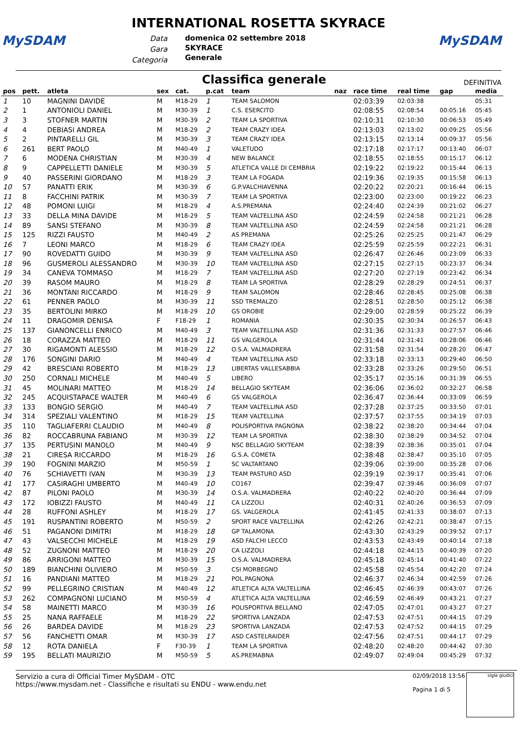INTERNATIONAL ROSETTA SKYRACE
MySDAM
Data
Gara
Categoria
domenica 02 settembre 2018
SKYRACE
Generale
MySDAM
Classifica generale
DEFINITIVA
| pos | pett. | atleta | sex | cat. | p.cat | team | naz | race time | real time | gap | media |
| --- | --- | --- | --- | --- | --- | --- | --- | --- | --- | --- | --- |
| 1 | 10 | MAGNINI DAVIDE | M | M18-29 | 1 | TEAM SALOMON | | 02:03:39 | 02:03:38 | | 05:31 |
| 2 | 1 | ANTONIOLI DANIEL | M | M30-39 | 1 | C.S. ESERCITO | | 02:08:55 | 02:08:54 | 00:05:16 | 05:45 |
| 3 | 3 | STOFNER MARTIN | M | M30-39 | 2 | TEAM LA SPORTIVA | | 02:10:31 | 02:10:30 | 00:06:53 | 05:49 |
| 4 | 4 | DEBIASI ANDREA | M | M18-29 | 2 | TEAM CRAZY IDEA | | 02:13:03 | 02:13:02 | 00:09:25 | 05:56 |
| 5 | 2 | PINTARELLI GIL | M | M30-39 | 3 | TEAM CRAZY IDEA | | 02:13:15 | 02:13:14 | 00:09:37 | 05:56 |
| 6 | 261 | BERT PAOLO | M | M40-49 | 1 | VALETUDO | | 02:17:18 | 02:17:17 | 00:13:40 | 06:07 |
| 7 | 6 | MODENA CHRISTIAN | M | M30-39 | 4 | NEW BALANCE | | 02:18:55 | 02:18:55 | 00:15:17 | 06:12 |
| 8 | 9 | CAPPELLETTI DANIELE | M | M30-39 | 5 | ATLETICA VALLE DI CEMBRIA | | 02:19:22 | 02:19:22 | 00:15:44 | 06:13 |
| 9 | 40 | PASSERINI GIORDANO | M | M18-29 | 3 | TEAM LA FOGADA | | 02:19:36 | 02:19:35 | 00:15:58 | 06:13 |
| 10 | 57 | PANATTI ERIK | M | M30-39 | 6 | G.P.VALCHIAVENNA | | 02:20:22 | 02:20:21 | 00:16:44 | 06:15 |
| 11 | 8 | FACCHINI PATRIK | M | M30-39 | 7 | TEAM LA SPORTIVA | | 02:23:00 | 02:23:00 | 00:19:22 | 06:23 |
| 12 | 48 | POMONI LUIGI | M | M18-29 | 4 | A.S.PREMANA | | 02:24:40 | 02:24:39 | 00:21:02 | 06:27 |
| 13 | 33 | DELLA MINA DAVIDE | M | M18-29 | 5 | TEAM VALTELLINA ASD | | 02:24:59 | 02:24:58 | 00:21:21 | 06:28 |
| 14 | 89 | SANSI STEFANO | M | M30-39 | 8 | TEAM VALTELLINA ASD | | 02:24:59 | 02:24:58 | 00:21:21 | 06:28 |
| 15 | 125 | RIZZI FAUSTO | M | M40-49 | 2 | AS PREMANA | | 02:25:26 | 02:25:25 | 00:21:47 | 06:29 |
| 16 | 7 | LEONI MARCO | M | M18-29 | 6 | TEAM CRAZY IDEA | | 02:25:59 | 02:25:59 | 00:22:21 | 06:31 |
| 17 | 90 | ROVEDATTI GUIDO | M | M30-39 | 9 | TEAM VALTELLINA ASD | | 02:26:47 | 02:26:46 | 00:23:09 | 06:33 |
| 18 | 96 | GUSMEROLI ALESSANDRO | M | M30-39 | 10 | TEAM VALTELLINA ASD | | 02:27:15 | 02:27:15 | 00:23:37 | 06:34 |
| 19 | 34 | CANEVA TOMMASO | M | M18-29 | 7 | TEAM VALTELLINA ASD | | 02:27:20 | 02:27:19 | 00:23:42 | 06:34 |
| 20 | 39 | RASOM MAURO | M | M18-29 | 8 | TEAM LA SPORTIVA | | 02:28:29 | 02:28:29 | 00:24:51 | 06:37 |
| 21 | 36 | MONTANI RICCARDO | M | M18-29 | 9 | TEAM SALOMON | | 02:28:46 | 02:28:45 | 00:25:08 | 06:38 |
| 22 | 61 | PENNER PAOLO | M | M30-39 | 11 | SSD TREMALZO | | 02:28:51 | 02:28:50 | 00:25:12 | 06:38 |
| 23 | 35 | BERTOLINI MIRKO | M | M18-29 | 10 | GS OROBIE | | 02:29:00 | 02:28:59 | 00:25:22 | 06:39 |
| 24 | 11 | DRAGOMIR DENISA | F | F18-29 | 1 | ROMANIA | | 02:30:35 | 02:30:34 | 00:26:57 | 06:43 |
| 25 | 137 | GIANONCELLI ENRICO | M | M40-49 | 3 | TEAM VALTELLINA ASD | | 02:31:36 | 02:31:33 | 00:27:57 | 06:46 |
| 26 | 18 | CORAZZA MATTEO | M | M18-29 | 11 | GS VALGEROLA | | 02:31:44 | 02:31:41 | 00:28:06 | 06:46 |
| 27 | 30 | RIGAMONTI ALESSIO | M | M18-29 | 12 | O.S.A. VALMADRERA | | 02:31:58 | 02:31:54 | 00:28:20 | 06:47 |
| 28 | 176 | SONGINI DARIO | M | M40-49 | 4 | TEAM VALTELLINA ASD | | 02:33:18 | 02:33:13 | 00:29:40 | 06:50 |
| 29 | 42 | BRESCIANI ROBERTO | M | M18-29 | 13 | LIBERTAS VALLESABBIA | | 02:33:28 | 02:33:26 | 00:29:50 | 06:51 |
| 30 | 250 | CORNALI MICHELE | M | M40-49 | 5 | LIBERO | | 02:35:17 | 02:35:16 | 00:31:39 | 06:55 |
| 31 | 45 | MOLINARI MATTEO | M | M18-29 | 14 | BELLAGIO SKYTEAM | | 02:36:06 | 02:36:02 | 00:32:27 | 06:58 |
| 32 | 245 | ACQUISTAPACE WALTER | M | M40-49 | 6 | GS VALGEROLA | | 02:36:47 | 02:36:44 | 00:33:09 | 06:59 |
| 33 | 133 | BONGIO SERGIO | M | M40-49 | 7 | TEAM VALTELLINA ASD | | 02:37:28 | 02:37:25 | 00:33:50 | 07:01 |
| 34 | 314 | SPEZIALI VALENTINO | M | M18-29 | 15 | TEAM VALTELLINA | | 02:37:57 | 02:37:55 | 00:34:19 | 07:03 |
| 35 | 110 | TAGLIAFERRI CLAUDIO | M | M40-49 | 8 | POLISPORTIVA PAGNONA | | 02:38:22 | 02:38:20 | 00:34:44 | 07:04 |
| 36 | 82 | ROCCABRUNA FABIANO | M | M30-39 | 12 | TEAM LA SPORTIVA | | 02:38:30 | 02:38:29 | 00:34:52 | 07:04 |
| 37 | 135 | PERTUSINI MANOLO | M | M40-49 | 9 | NSC BELLAGIO SKYTEAM | | 02:38:39 | 02:38:36 | 00:35:01 | 07:04 |
| 38 | 21 | CIRESA RICCARDO | M | M18-29 | 16 | G.S.A. COMETA | | 02:38:48 | 02:38:47 | 00:35:10 | 07:05 |
| 39 | 190 | FOGNINI MARZIO | M | M50-59 | 1 | SC VALTARTANO | | 02:39:06 | 02:39:00 | 00:35:28 | 07:06 |
| 40 | 76 | SCHIAVETTI IVAN | M | M30-39 | 13 | TEAM PASTURO ASD | | 02:39:19 | 02:39:17 | 00:35:41 | 07:06 |
| 41 | 177 | CASIRAGHI UMBERTO | M | M40-49 | 10 | CO167 | | 02:39:47 | 02:39:46 | 00:36:09 | 07:07 |
| 42 | 87 | PILONI PAOLO | M | M30-39 | 14 | O.S.A. VALMADRERA | | 02:40:22 | 02:40:20 | 00:36:44 | 07:09 |
| 43 | 172 | IOBIZZI FAUSTO | M | M40-49 | 11 | CA LIZZOLI | | 02:40:31 | 02:40:26 | 00:36:53 | 07:09 |
| 44 | 28 | RUFFONI ASHLEY | M | M18-29 | 17 | GS. VALGEROLA | | 02:41:45 | 02:41:33 | 00:38:07 | 07:13 |
| 45 | 191 | RUSPANTINI ROBERTO | M | M50-59 | 2 | SPORT RACE VALTELLINA | | 02:42:26 | 02:42:21 | 00:38:47 | 07:15 |
| 46 | 51 | PAGANONI DIMITRI | M | M18-29 | 18 | GP TALAMONA | | 02:43:30 | 02:43:29 | 00:39:52 | 07:17 |
| 47 | 43 | VALSECCHI MICHELE | M | M18-29 | 19 | ASD FALCHI LECCO | | 02:43:53 | 02:43:49 | 00:40:14 | 07:18 |
| 48 | 52 | ZUGNONI MATTEO | M | M18-29 | 20 | CA LIZZOLI | | 02:44:18 | 02:44:15 | 00:40:39 | 07:20 |
| 49 | 86 | ARRIGONI MATTEO | M | M30-39 | 15 | O.S.A. VALMADRERA | | 02:45:18 | 02:45:14 | 00:41:40 | 07:22 |
| 50 | 189 | BIANCHINI OLIVIERO | M | M50-59 | 3 | CSI MORBEGNO | | 02:45:58 | 02:45:54 | 00:42:20 | 07:24 |
| 51 | 16 | PANDIANI MATTEO | M | M18-29 | 21 | POL.PAGNONA | | 02:46:37 | 02:46:34 | 00:42:59 | 07:26 |
| 52 | 99 | PELLEGRINO CRISTIAN | M | M40-49 | 12 | ATLETICA ALTA VALTELLINA | | 02:46:45 | 02:46:39 | 00:43:07 | 07:26 |
| 53 | 262 | COMPAGNONI LUCIANO | M | M50-59 | 4 | ATLETICA ALTA VALTELLINA | | 02:46:59 | 02:46:49 | 00:43:21 | 07:27 |
| 54 | 58 | MAINETTI MARCO | M | M30-39 | 16 | POLISPORTIVA BELLANO | | 02:47:05 | 02:47:01 | 00:43:27 | 07:27 |
| 55 | 25 | NANA RAFFAELE | M | M18-29 | 22 | SPORTIVA LANZADA | | 02:47:53 | 02:47:51 | 00:44:15 | 07:29 |
| 56 | 26 | BARDEA DAVIDE | M | M18-29 | 23 | SPORTIVA LANZADA | | 02:47:53 | 02:47:52 | 00:44:15 | 07:29 |
| 57 | 56 | FANCHETTI OMAR | M | M30-39 | 17 | ASD CASTELRAIDER | | 02:47:56 | 02:47:51 | 00:44:17 | 07:29 |
| 58 | 12 | ROTA DANIELA | F | F30-39 | 1 | TEAM LA SPORTIVA | | 02:48:20 | 02:48:20 | 00:44:42 | 07:30 |
| 59 | 195 | BELLATI MAURIZIO | M | M50-59 | 5 | AS.PREMABNA | | 02:49:07 | 02:49:04 | 00:45:29 | 07:32 |
Servizio a cura di Official Timer MySDAM - OTC
https://www.mysdam.net - Classifiche e risultati su ENDU - www.endu.net
02/09/2018 13:56
Pagina 1 di 5
sigle giudici